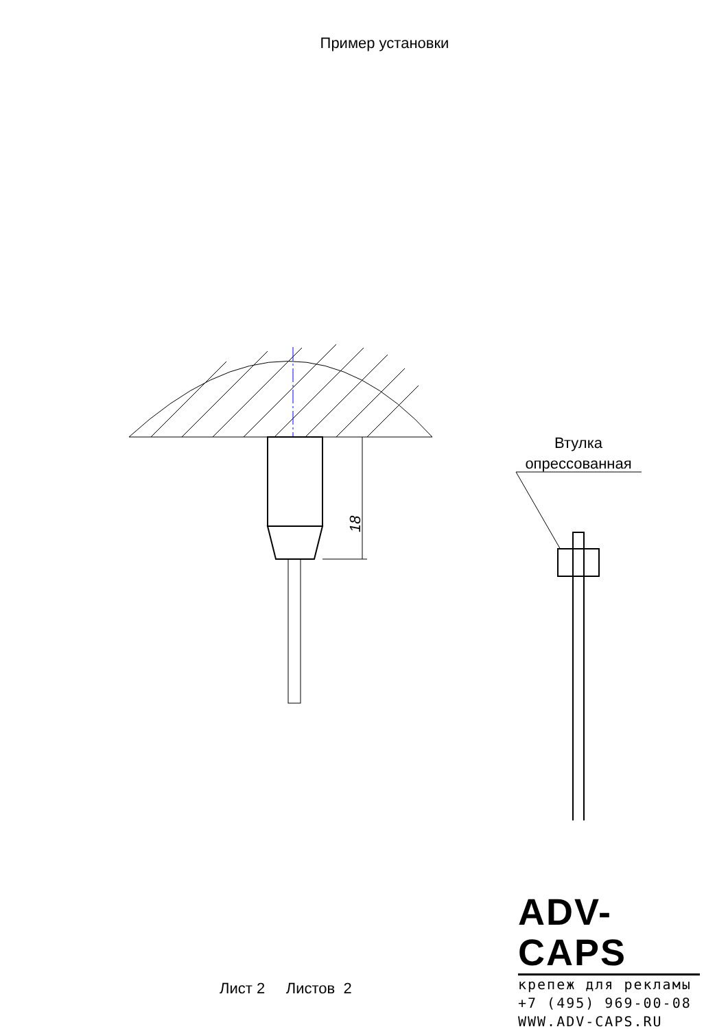Пример установки
18
Втулка
опрессованная
Лист 2 Листов 2
ADV-CAPS
крепеж для рекламы
+7 (495) 969-00-08
WWW.ADV-CAPS.RU